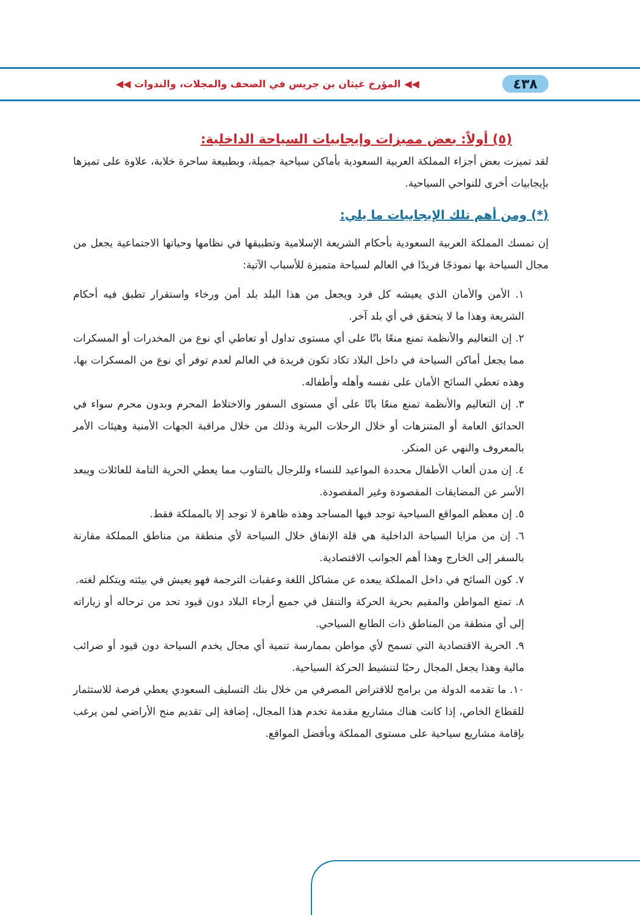٤٣٨ ◀◀ المؤرخ غيثان بن جريس في الصحف والمجلات، والندوات ◀◀
(٥) أولاً: بعض مميزات وإيجابيات السياحة الداخلية:
لقد تميزت بعض أجزاء المملكة العربية السعودية بأماكن سياحية جميلة، وبطبيعة ساحرة خلابة، علاوة على تميزها بإيجابيات أخرى للنواحي السياحية.
(*) ومن أهم تلك الإيجابيات ما يلي:
إن تمسك المملكة العربية السعودية بأحكام الشريعة الإسلامية وتطبيقها في نظامها وحياتها الاجتماعية يجعل من مجال السياحة بها نموذجًا فريدًا في العالم لسياحة متميزة للأسباب الآتية:
١. الأمن والأمان الذي يعيشه كل فرد ويجعل من هذا البلد بلد أمن ورخاء واستقرار تطبق فيه أحكام الشريعة وهذا ما لا يتحقق في أي بلد آخر.
٢. إن التعاليم والأنظمة تمنع منعًا باتًا على أي مستوى تداول أو تعاطي أي نوع من المخدرات أو المسكرات مما يجعل أماكن السياحة في داخل البلاد تكاد تكون فريدة في العالم لعدم توفر أي نوع من المسكرات بها، وهذه تعطي السائح الأمان على نفسه وأهله وأطفاله.
٣. إن التعاليم والأنظمة تمنع منعًا باتًا على أي مستوى السفور والاختلاط المحرم وبدون محرم سواء في الحدائق العامة أو المتنزهات أو خلال الرحلات البرية وذلك من خلال مراقبة الجهات الأمنية وهيئات الأمر بالمعروف والنهي عن المنكر.
٤. إن مدن ألعاب الأطفال محددة المواعيد للنساء وللرجال بالتناوب مما يعطي الحرية التامة للعائلات ويبعد الأسر عن المضايقات المقصودة وغير المقصودة.
٥. إن معظم المواقع السياحية توجد فيها المساجد وهذه ظاهرة لا توجد إلا بالمملكة فقط.
٦. إن من مزايا السياحة الداخلية هي قلة الإنفاق خلال السياحة لأي منطقة من مناطق المملكة مقارنة بالسفر إلى الخارج وهذا أهم الجوانب الاقتصادية.
٧. كون السائح في داخل المملكة يبعده عن مشاكل اللغة وعقبات الترجمة فهو يعيش في بيئته ويتكلم لغته.
٨. تمتع المواطن والمقيم بحرية الحركة والتنقل في جميع أرجاء البلاد دون قيود تحد من ترحاله أو زياراته إلى أي منطقة من المناطق ذات الطابع السياحي.
٩. الحرية الاقتصادية التي تسمح لأي مواطن بممارسة تنمية أي مجال يخدم السياحة دون قيود أو ضرائب مالية وهذا يجعل المجال رحبًا لتنشيط الحركة السياحية.
١٠. ما تقدمه الدولة من برامج للاقتراض المصرفي من خلال بنك التسليف السعودي يعطي فرصة للاستثمار للقطاع الخاص، إذا كانت هناك مشاريع مقدمة تخدم هذا المجال، إضافة إلى تقديم منح الأراضي لمن يرغب بإقامة مشاريع سياحية على مستوى المملكة وبأفضل المواقع.